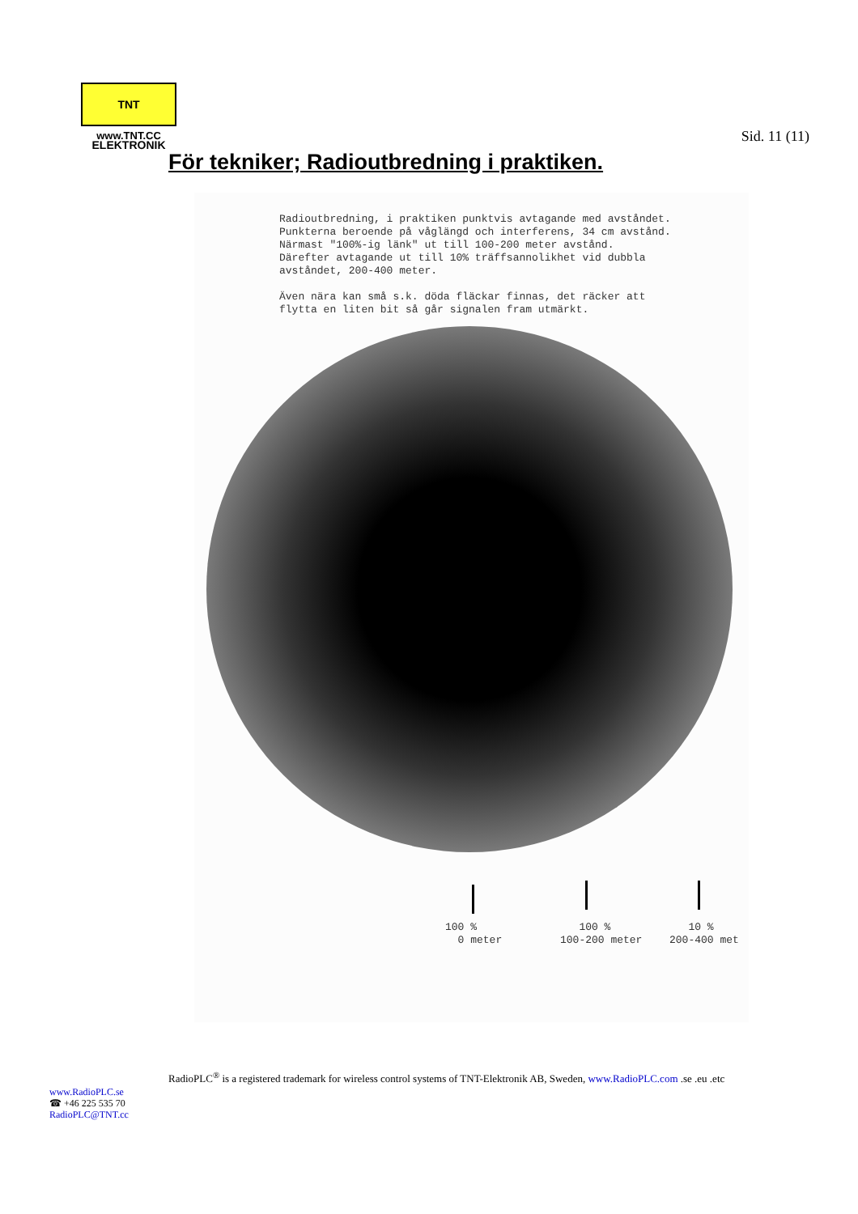TNT ELEKTRONIK
www.TNT.CC
Sid. 11 (11)
För tekniker; Radioutbredning i praktiken.
Radioutbredning, i praktiken punktvis avtagande med avståndet. Punkterna beroende på våglängd och interferens, 34 cm avstånd. Närmast "100%-ig länk" ut till 100-200 meter avstånd. Därefter avtagande ut till 10% träffsannolikhet vid dubbla avståndet, 200-400 meter. Även nära kan små s.k. döda fläckar finnas, det räcker att flytta en liten bit så går signalen fram utmärkt.
100 % 0 meter
100 % 100-200 meter
10 % 200-400 met
RadioPLC<sup>®</sup> is a registered trademark for wireless control systems of TNT-Elektronik AB, Sweden, www.RadioPLC.com .se .eu .etc
www.RadioPLC.se
☎ +46 225 535 70
RadioPLC@TNT.cc